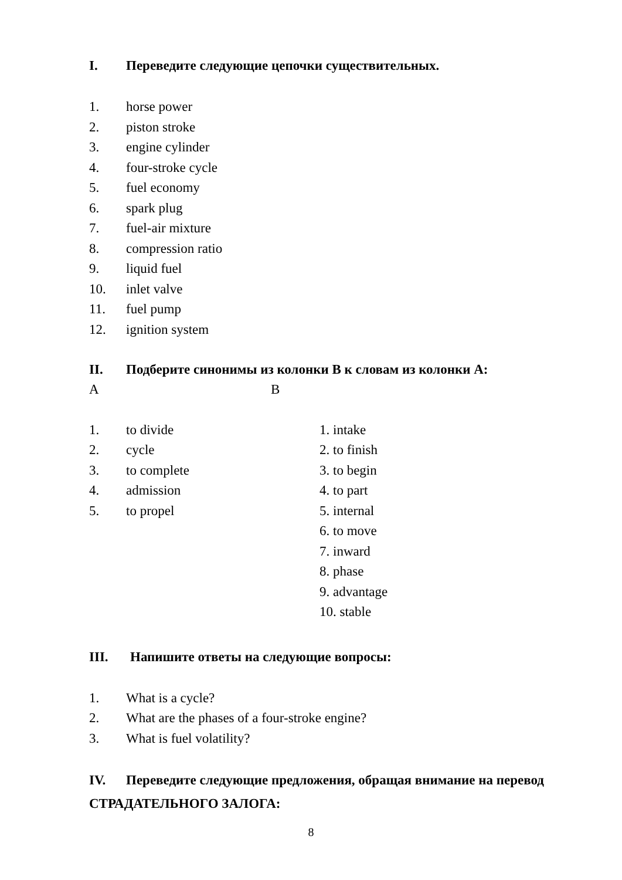I. Переведите следующие цепочки существительных.
1. horse power
2. piston stroke
3. engine cylinder
4. four-stroke cycle
5. fuel economy
6. spark plug
7. fuel-air mixture
8. compression ratio
9. liquid fuel
10. inlet valve
11. fuel pump
12. ignition system
II. Подберите синонимы из колонки В к словам из колонки А:
A B
1. to divide 1. intake
2. cycle 2. to finish
3. to complete 3. to begin
4. admission 4. to part
5. to propel 5. internal
6. to move
7. inward
8. phase
9. advantage
10. stable
III. Напишите ответы на следующие вопросы:
1. What is a cycle?
2. What are the phases of a four-stroke engine?
3. What is fuel volatility?
IV. Переведите следующие предложения, обращая внимание на перевод СТРАДАТЕЛЬНОГО ЗАЛОГА:
8